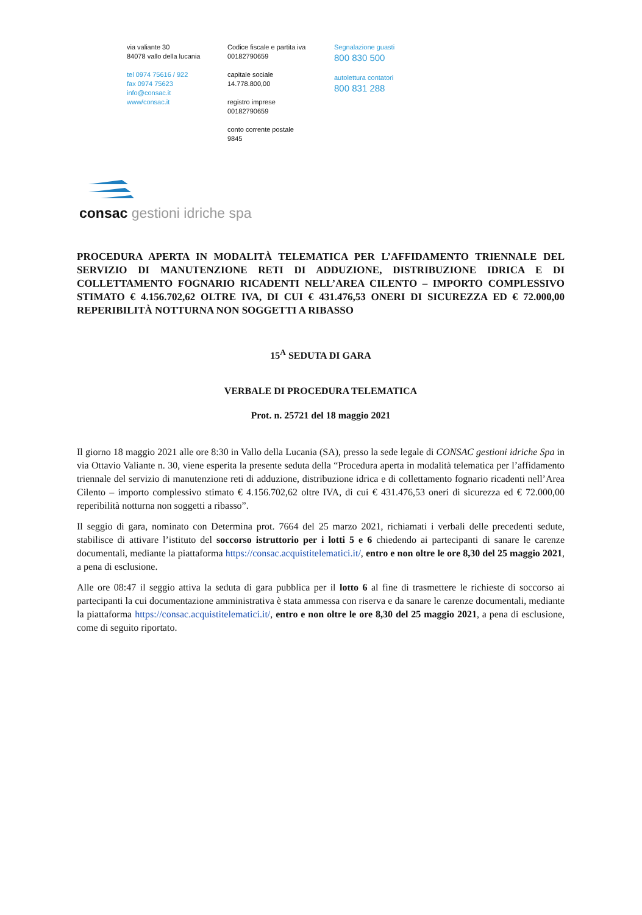via valiante 30
84078 vallo della lucania
tel 0974 75616 / 922
fax 0974 75623
info@consac.it
www/consac.it
Codice fiscale e partita iva
00182790659
capitale sociale
14.778.800,00
registro imprese
00182790659
conto corrente postale
9845
Segnalazione guasti
800 830 500
autolettura contatori
800 831 288
consac gestioni idriche spa
PROCEDURA APERTA IN MODALITÀ TELEMATICA PER L’AFFIDAMENTO TRIENNALE DEL SERVIZIO DI MANUTENZIONE RETI DI ADDUZIONE, DISTRIBUZIONE IDRICA E DI COLLETTAMENTO FOGNARIO RICADENTI NELL’AREA CILENTO – IMPORTO COMPLESSIVO STIMATO € 4.156.702,62 OLTRE IVA, DI CUI € 431.476,53 ONERI DI SICUREZZA ED € 72.000,00 REPERIBILITÀ NOTTURNA NON SOGGETTI A RIBASSO
15<sup>A</sup> SEDUTA DI GARA
VERBALE DI PROCEDURA TELEMATICA
Prot. n. 25721 del 18 maggio 2021
Il giorno 18 maggio 2021 alle ore 8:30 in Vallo della Lucania (SA), presso la sede legale di CONSAC gestioni idriche Spa in via Ottavio Valiante n. 30, viene esperita la presente seduta della “Procedura aperta in modalità telematica per l’affidamento triennale del servizio di manutenzione reti di adduzione, distribuzione idrica e di collettamento fognario ricadenti nell’Area Cilento – importo complessivo stimato € 4.156.702,62 oltre IVA, di cui € 431.476,53 oneri di sicurezza ed € 72.000,00 reperibilità notturna non soggetti a ribasso”.
Il seggio di gara, nominato con Determina prot. 7664 del 25 marzo 2021, richiamati i verbali delle precedenti sedute, stabilisce di attivare l’istituto del soccorso istruttorio per i lotti 5 e 6 chiedendo ai partecipanti di sanare le carenze documentali, mediante la piattaforma https://consac.acquistitelematici.it/, entro e non oltre le ore 8,30 del 25 maggio 2021, a pena di esclusione.
Alle ore 08:47 il seggio attiva la seduta di gara pubblica per il lotto 6 al fine di trasmettere le richieste di soccorso ai partecipanti la cui documentazione amministrativa è stata ammessa con riserva e da sanare le carenze documentali, mediante la piattaforma https://consac.acquistitelematici.it/, entro e non oltre le ore 8,30 del 25 maggio 2021, a pena di esclusione, come di seguito riportato.